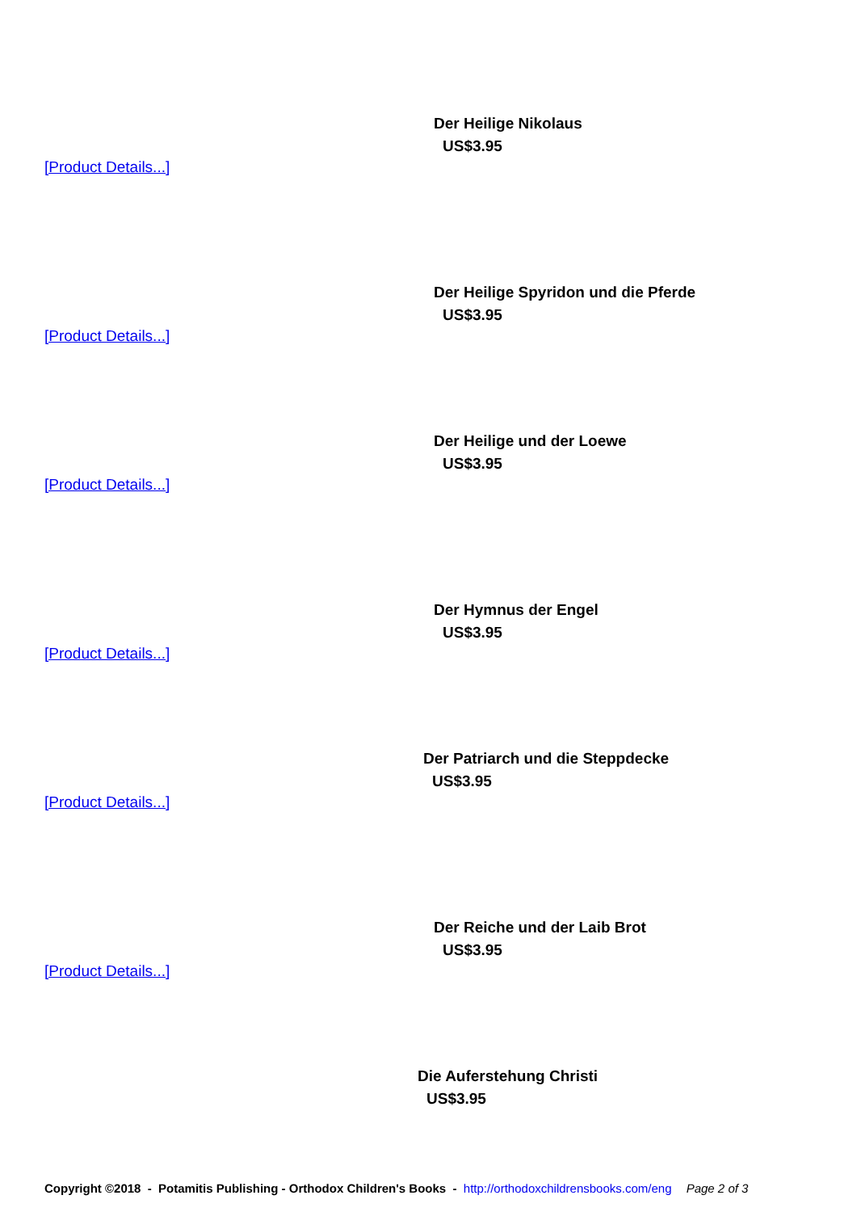Der Heilige Nikolaus
US$3.95
[Product Details...]
Der Heilige Spyridon und die Pferde
US$3.95
[Product Details...]
Der Heilige und der Loewe
US$3.95
[Product Details...]
Der Hymnus der Engel
US$3.95
[Product Details...]
Der Patriarch und die Steppdecke
US$3.95
[Product Details...]
Der Reiche und der Laib Brot
US$3.95
[Product Details...]
Die Auferstehung Christi
US$3.95
Copyright ©2018 - Potamitis Publishing - Orthodox Children's Books - http://orthodoxchildrensbooks.com/eng Page 2 of 3